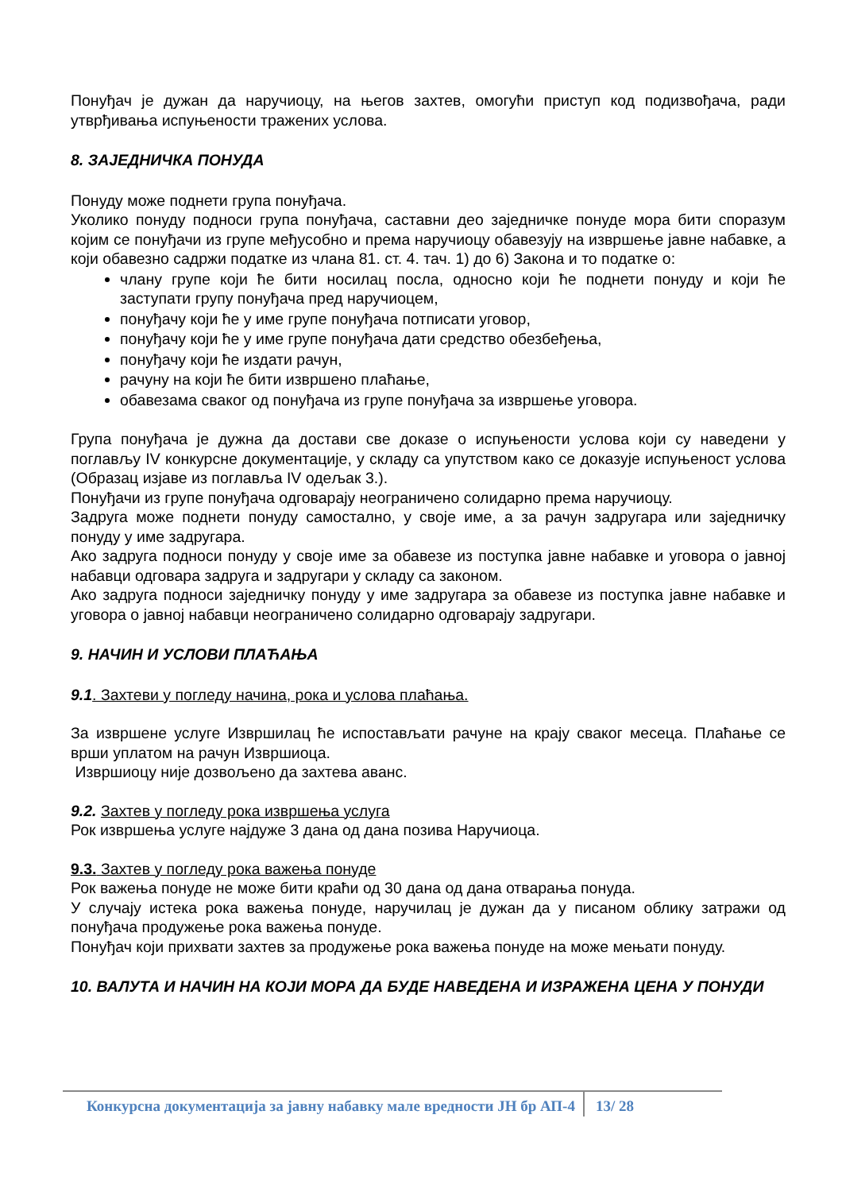Понуђач је дужан да наручиоцу, на његов захтев, омогући приступ код подизвођача, ради утврђивања испуњености тражених услова.
8. ЗАЈЕДНИЧКА ПОНУДА
Понуду може поднети група понуђача.
Уколико понуду подноси група понуђача, саставни део заједничке понуде мора бити споразум којим се понуђачи из групе међусобно и према наручиоцу обавезују на извршење јавне набавке, а који обавезно садржи податке из члана 81. ст. 4. тач. 1) до 6) Закона и то податке о:
члану групе који ће бити носилац посла, односно који ће поднети понуду и који ће заступати групу понуђача пред наручиоцем,
понуђачу који ће у име групе понуђача потписати уговор,
понуђачу који ће у име групе понуђача дати средство обезбеђења,
понуђачу који ће издати рачун,
рачуну на који ће бити извршено плаћање,
обавезама сваког од понуђача из групе понуђача за извршење уговора.
Група понуђача је дужна да достави све доказе о испуњености услова који су наведени у поглављу IV конкурсне документације, у складу са упутством како се доказује испуњеност услова (Образац изјаве из поглавља IV одељак 3.).
Понуђачи из групе понуђача одговарају неограничено солидарно према наручиоцу.
Задруга може поднети понуду самостално, у своје име, а за рачун задругара или заједничку понуду у име задругара.
Ако задруга подноси понуду у своје име за обавезе из поступка јавне набавке и уговора о јавној набавци одговара задруга и задругари у складу са законом.
Ако задруга подноси заједничку понуду у име задругара за обавезе из поступка јавне набавке и уговора о јавној набавци неограничено солидарно одговарају задругари.
9. НАЧИН И УСЛОВИ ПЛАЋАЊА
9.1. Захтеви у погледу начина, рока и услова плаћања.
За извршене услуге Извршилац ће испостављати рачуне на крају сваког месеца. Плаћање се врши уплатом на рачун Извршиоца.
Извршиоцу није дозвољено да захтева аванс.
9.2. Захтев у погледу рока извршења услуга
Рок извршења услуге најдуже 3 дана од дана позива Наручиоца.
9.3. Захтев у погледу рока важења понуде
Рок важења понуде не може бити краћи од 30 дана од дана отварања понуда.
У случају истека рока важења понуде, наручилац је дужан да у писаном облику затражи од понуђача продужење рока важења понуде.
Понуђач који прихвати захтев за продужење рока важења понуде на може мењати понуду.
10. ВАЛУТА И НАЧИН НА КОЈИ МОРА ДА БУДЕ НАВЕДЕНА И ИЗРАЖЕНА ЦЕНА У ПОНУДИ
Конкурсна документација за јавну набавку мале вредности ЈН бр АП-4
13/ 28